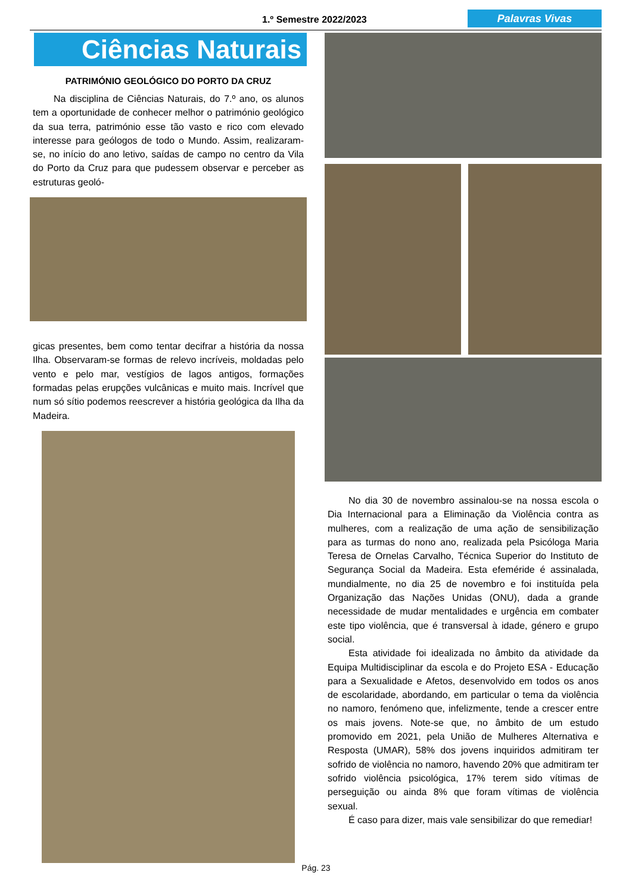1.º Semestre 2022/2023 Palavras Vivas
Ciências Naturais
PATRIMÓNIO GEOLÓGICO DO PORTO DA CRUZ
Na disciplina de Ciências Naturais, do 7.º ano, os alunos tem a oportunidade de conhecer melhor o património geológico da sua terra, património esse tão vasto e rico com elevado interesse para geólogos de todo o Mundo. Assim, realizaram-se, no início do ano letivo, saídas de campo no centro da Vila do Porto da Cruz para que pudessem observar e perceber as estruturas geoló-
gicas presentes, bem como tentar decifrar a história da nossa Ilha. Observaram-se formas de relevo incríveis, moldadas pelo vento e pelo mar, vestígios de lagos antigos, formações formadas pelas erupções vulcânicas e muito mais. Incrível que num só sítio podemos reescrever a história geológica da Ilha da Madeira.
No dia 30 de novembro assinalou-se na nossa escola o Dia Internacional para a Eliminação da Violência contra as mulheres, com a realização de uma ação de sensibilização para as turmas do nono ano, realizada pela Psicóloga Maria Teresa de Ornelas Carvalho, Técnica Superior do Instituto de Segurança Social da Madeira. Esta efeméride é assinalada, mundialmente, no dia 25 de novembro e foi instituída pela Organização das Nações Unidas (ONU), dada a grande necessidade de mudar mentalidades e urgência em combater este tipo violência, que é transversal à idade, género e grupo social.
Esta atividade foi idealizada no âmbito da atividade da Equipa Multidisciplinar da escola e do Projeto ESA - Educação para a Sexualidade e Afetos, desenvolvido em todos os anos de escolaridade, abordando, em particular o tema da violência no namoro, fenómeno que, infelizmente, tende a crescer entre os mais jovens. Note-se que, no âmbito de um estudo promovido em 2021, pela União de Mulheres Alternativa e Resposta (UMAR), 58% dos jovens inquiridos admitiram ter sofrido de violência no namoro, havendo 20% que admitiram ter sofrido violência psicológica, 17% terem sido vítimas de perseguição ou ainda 8% que foram vítimas de violência sexual.
É caso para dizer, mais vale sensibilizar do que remediar!
Pág. 23